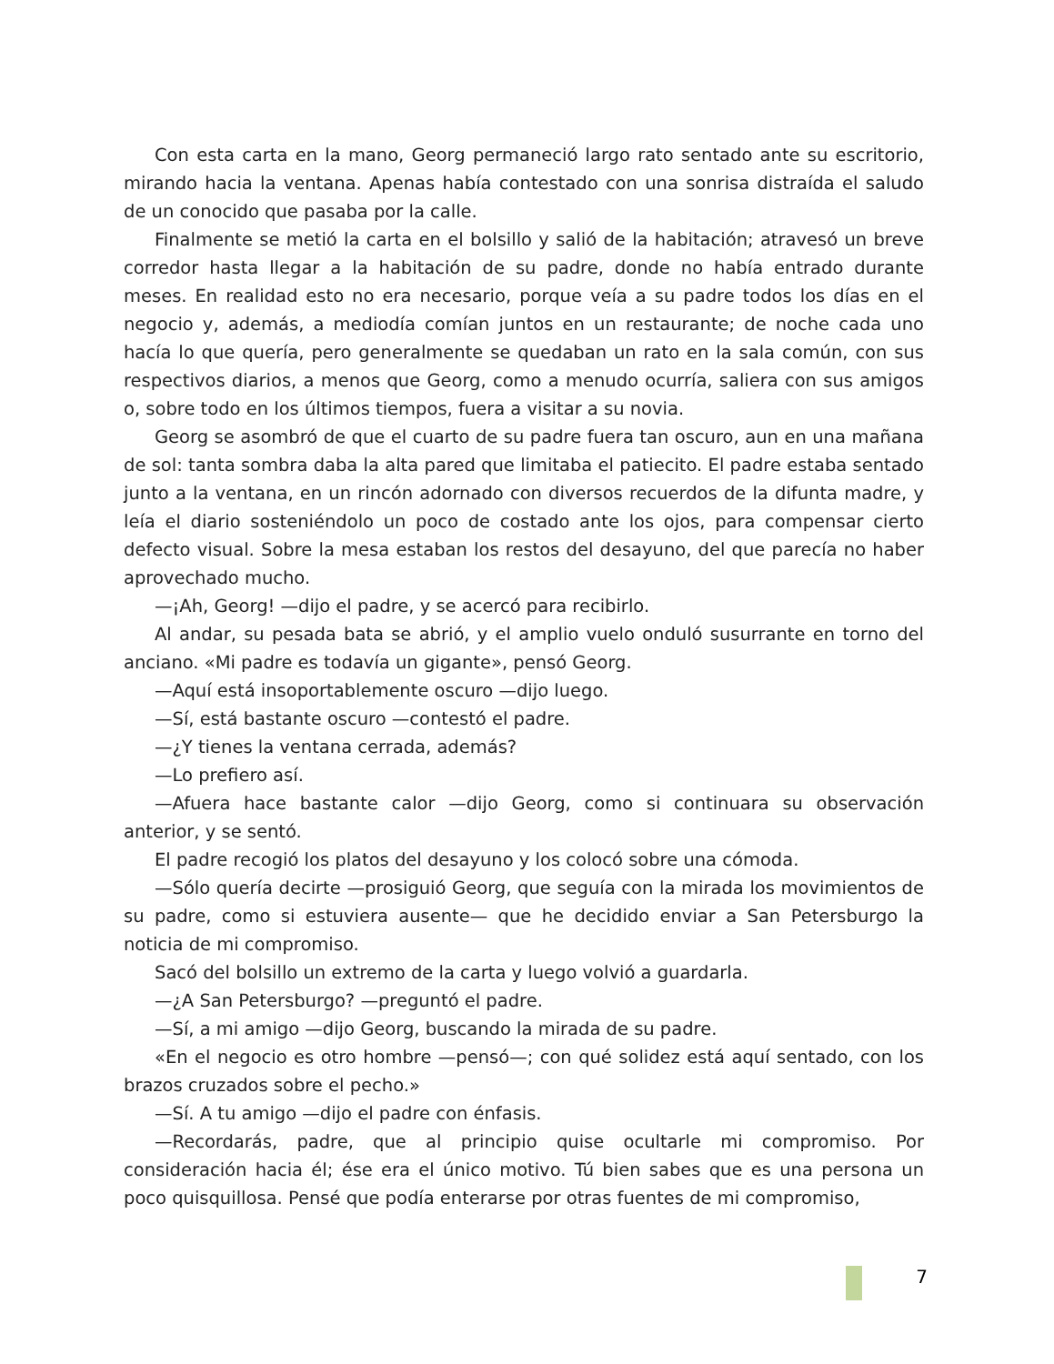Con esta carta en la mano, Georg permaneció largo rato sentado ante su escritorio, mirando hacia la ventana. Apenas había contestado con una sonrisa distraída el saludo de un conocido que pasaba por la calle.
Finalmente se metió la carta en el bolsillo y salió de la habitación; atravesó un breve corredor hasta llegar a la habitación de su padre, donde no había entrado durante meses. En realidad esto no era necesario, porque veía a su padre todos los días en el negocio y, además, a mediodía comían juntos en un restaurante; de noche cada uno hacía lo que quería, pero generalmente se quedaban un rato en la sala común, con sus respectivos diarios, a menos que Georg, como a menudo ocurría, saliera con sus amigos o, sobre todo en los últimos tiempos, fuera a visitar a su novia.
Georg se asombró de que el cuarto de su padre fuera tan oscuro, aun en una mañana de sol: tanta sombra daba la alta pared que limitaba el patiecito. El padre estaba sentado junto a la ventana, en un rincón adornado con diversos recuerdos de la difunta madre, y leía el diario sosteniéndolo un poco de costado ante los ojos, para compensar cierto defecto visual. Sobre la mesa estaban los restos del desayuno, del que parecía no haber aprovechado mucho.
—¡Ah, Georg! —dijo el padre, y se acercó para recibirlo.
Al andar, su pesada bata se abrió, y el amplio vuelo onduló susurrante en torno del anciano. «Mi padre es todavía un gigante», pensó Georg.
—Aquí está insoportablemente oscuro —dijo luego.
—Sí, está bastante oscuro —contestó el padre.
—¿Y tienes la ventana cerrada, además?
—Lo prefiero así.
—Afuera hace bastante calor —dijo Georg, como si continuara su observación anterior, y se sentó.
El padre recogió los platos del desayuno y los colocó sobre una cómoda.
—Sólo quería decirte —prosiguió Georg, que seguía con la mirada los movimientos de su padre, como si estuviera ausente— que he decidido enviar a San Petersburgo la noticia de mi compromiso.
Sacó del bolsillo un extremo de la carta y luego volvió a guardarla.
—¿A San Petersburgo? —preguntó el padre.
—Sí, a mi amigo —dijo Georg, buscando la mirada de su padre.
«En el negocio es otro hombre —pensó—; con qué solidez está aquí sentado, con los brazos cruzados sobre el pecho.»
—Sí. A tu amigo —dijo el padre con énfasis.
—Recordarás, padre, que al principio quise ocultarle mi compromiso. Por consideración hacia él; ése era el único motivo. Tú bien sabes que es una persona un poco quisquillosa. Pensé que podía enterarse por otras fuentes de mi compromiso,
7